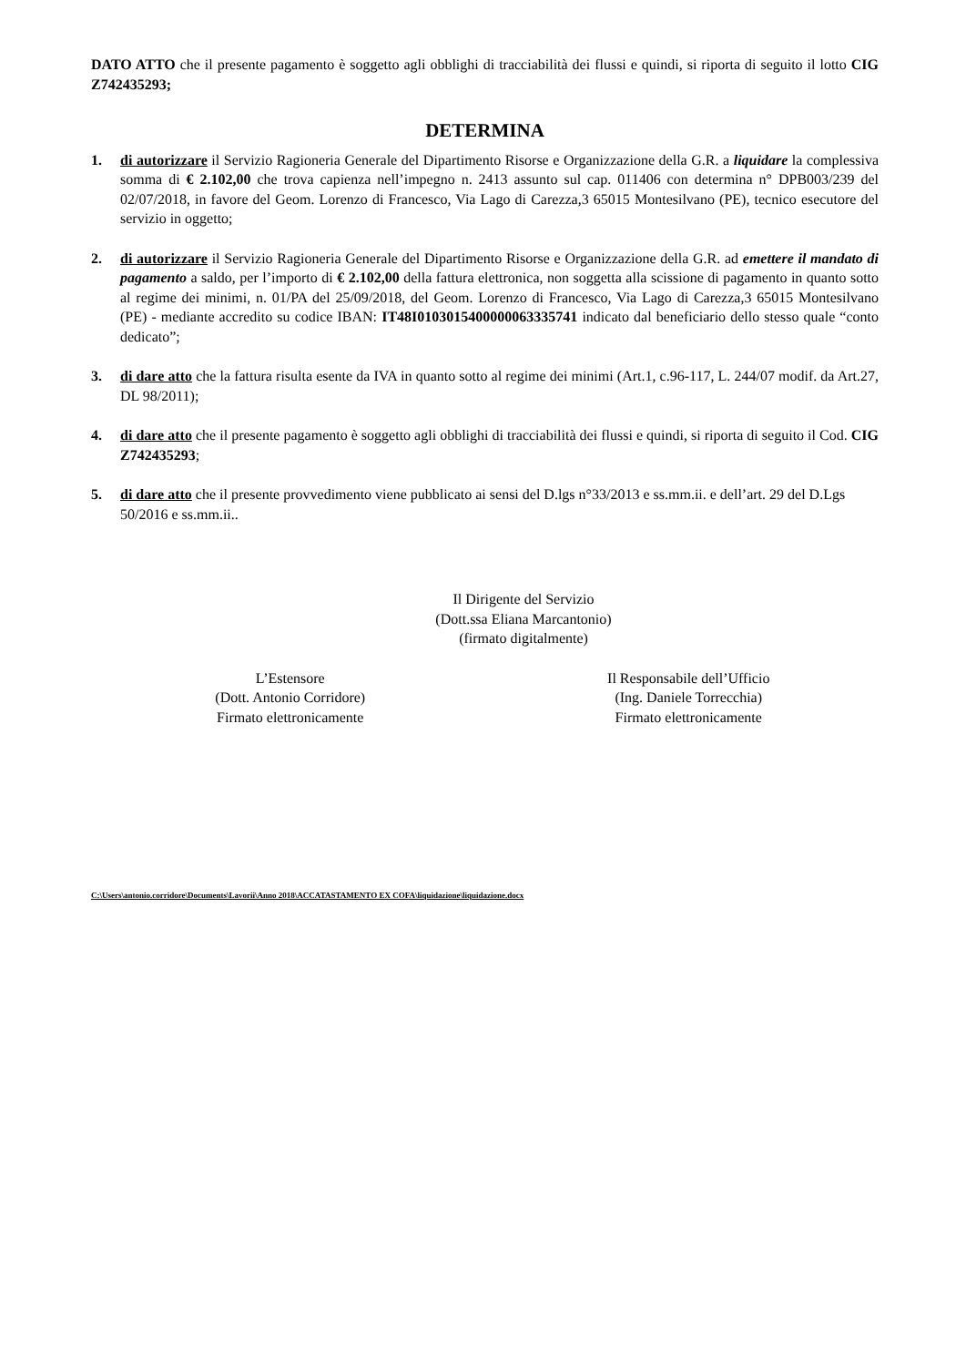DATO ATTO che il presente pagamento è soggetto agli obblighi di tracciabilità dei flussi e quindi, si riporta di seguito il lotto CIG Z742435293;
DETERMINA
1. di autorizzare il Servizio Ragioneria Generale del Dipartimento Risorse e Organizzazione della G.R. a liquidare la complessiva somma di € 2.102,00 che trova capienza nell’impegno n. 2413 assunto sul cap. 011406 con determina n° DPB003/239 del 02/07/2018, in favore del Geom. Lorenzo di Francesco, Via Lago di Carezza,3 65015 Montesilvano (PE), tecnico esecutore del servizio in oggetto;
2. di autorizzare il Servizio Ragioneria Generale del Dipartimento Risorse e Organizzazione della G.R. ad emettere il mandato di pagamento a saldo, per l’importo di € 2.102,00 della fattura elettronica, non soggetta alla scissione di pagamento in quanto sotto al regime dei minimi, n. 01/PA del 25/09/2018, del Geom. Lorenzo di Francesco, Via Lago di Carezza,3 65015 Montesilvano (PE) - mediante accredito su codice IBAN: IT48I0103015400000063335741 indicato dal beneficiario dello stesso quale “conto dedicato”;
3. di dare atto che la fattura risulta esente da IVA in quanto sotto al regime dei minimi (Art.1, c.96-117, L. 244/07 modif. da Art.27, DL 98/2011);
4. di dare atto che il presente pagamento è soggetto agli obblighi di tracciabilità dei flussi e quindi, si riporta di seguito il Cod. CIG Z742435293;
5. di dare atto che il presente provvedimento viene pubblicato ai sensi del D.lgs n°33/2013 e ss.mm.ii. e dell’art. 29 del D.Lgs 50/2016 e ss.mm.ii..
Il Dirigente del Servizio
(Dott.ssa Eliana Marcantonio)
(firmato digitalmente)
L’Estensore
(Dott. Antonio Corridore)
Firmato elettronicamente
Il Responsabile dell’Ufficio
(Ing. Daniele Torrecchia)
Firmato elettronicamente
C:\Users\antonio.corridore\Documents\Lavorii\Anno 2018\ACCATASTAMENTO EX COFA\liquidazione\liquidazione.docx